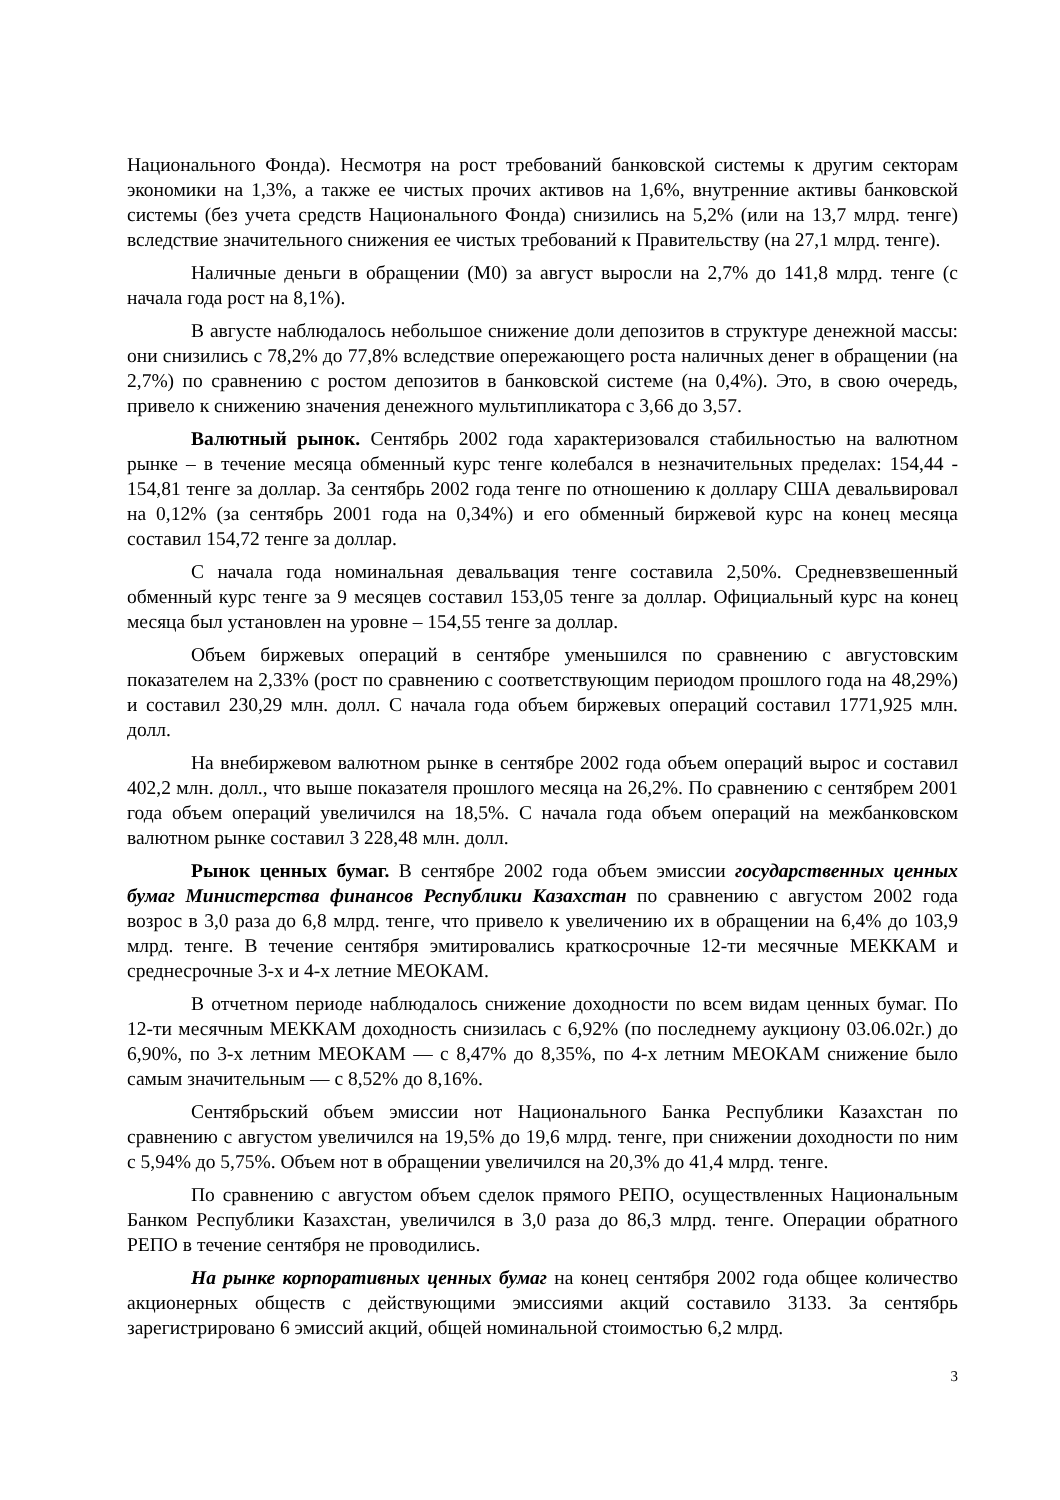Национального Фонда). Несмотря на рост требований банковской системы к другим секторам экономики на 1,3%, а также ее чистых прочих активов на 1,6%, внутренние активы банковской системы (без учета средств Национального Фонда) снизились на 5,2% (или на 13,7 млрд. тенге) вследствие значительного снижения ее чистых требований к Правительству (на 27,1 млрд. тенге).
Наличные деньги в обращении (М0) за август выросли на 2,7% до 141,8 млрд. тенге (с начала года рост на 8,1%).
В августе наблюдалось небольшое снижение доли депозитов в структуре денежной массы: они снизились с 78,2% до 77,8% вследствие опережающего роста наличных денег в обращении (на 2,7%) по сравнению с ростом депозитов в банковской системе (на 0,4%). Это, в свою очередь, привело к снижению значения денежного мультипликатора с 3,66 до 3,57.
Валютный рынок. Сентябрь 2002 года характеризовался стабильностью на валютном рынке – в течение месяца обменный курс тенге колебался в незначительных пределах: 154,44 - 154,81 тенге за доллар. За сентябрь 2002 года тенге по отношению к доллару США девальвировал на 0,12% (за сентябрь 2001 года на 0,34%) и его обменный биржевой курс на конец месяца составил 154,72 тенге за доллар.
С начала года номинальная девальвация тенге составила 2,50%. Средневзвешенный обменный курс тенге за 9 месяцев составил 153,05 тенге за доллар. Официальный курс на конец месяца был установлен на уровне – 154,55 тенге за доллар.
Объем биржевых операций в сентябре уменьшился по сравнению с августовским показателем на 2,33% (рост по сравнению с соответствующим периодом прошлого года на 48,29%) и составил 230,29 млн. долл. С начала года объем биржевых операций составил 1771,925 млн. долл.
На внебиржевом валютном рынке в сентябре 2002 года объем операций вырос и составил 402,2 млн. долл., что выше показателя прошлого месяца на 26,2%. По сравнению с сентябрем 2001 года объем операций увеличился на 18,5%. С начала года объем операций на межбанковском валютном рынке составил 3 228,48 млн. долл.
Рынок ценных бумаг. В сентябре 2002 года объем эмиссии государственных ценных бумаг Министерства финансов Республики Казахстан по сравнению с августом 2002 года возрос в 3,0 раза до 6,8 млрд. тенге, что привело к увеличению их в обращении на 6,4% до 103,9 млрд. тенге. В течение сентября эмитировались краткосрочные 12-ти месячные МЕККАМ и среднесрочные 3-х и 4-х летние МЕОКАМ.
В отчетном периоде наблюдалось снижение доходности по всем видам ценных бумаг. По 12-ти месячным МЕККАМ доходность снизилась с 6,92% (по последнему аукциону 03.06.02г.) до 6,90%, по 3-х летним МЕОКАМ — с 8,47% до 8,35%, по 4-х летним МЕОКАМ снижение было самым значительным — с 8,52% до 8,16%.
Сентябрьский объем эмиссии нот Национального Банка Республики Казахстан по сравнению с августом увеличился на 19,5% до 19,6 млрд. тенге, при снижении доходности по ним с 5,94% до 5,75%. Объем нот в обращении увеличился на 20,3% до 41,4 млрд. тенге.
По сравнению с августом объем сделок прямого РЕПО, осуществленных Национальным Банком Республики Казахстан, увеличился в 3,0 раза до 86,3 млрд. тенге. Операции обратного РЕПО в течение сентября не проводились.
На рынке корпоративных ценных бумаг на конец сентября 2002 года общее количество акционерных обществ с действующими эмиссиями акций составило 3133. За сентябрь зарегистрировано 6 эмиссий акций, общей номинальной стоимостью 6,2 млрд.
3